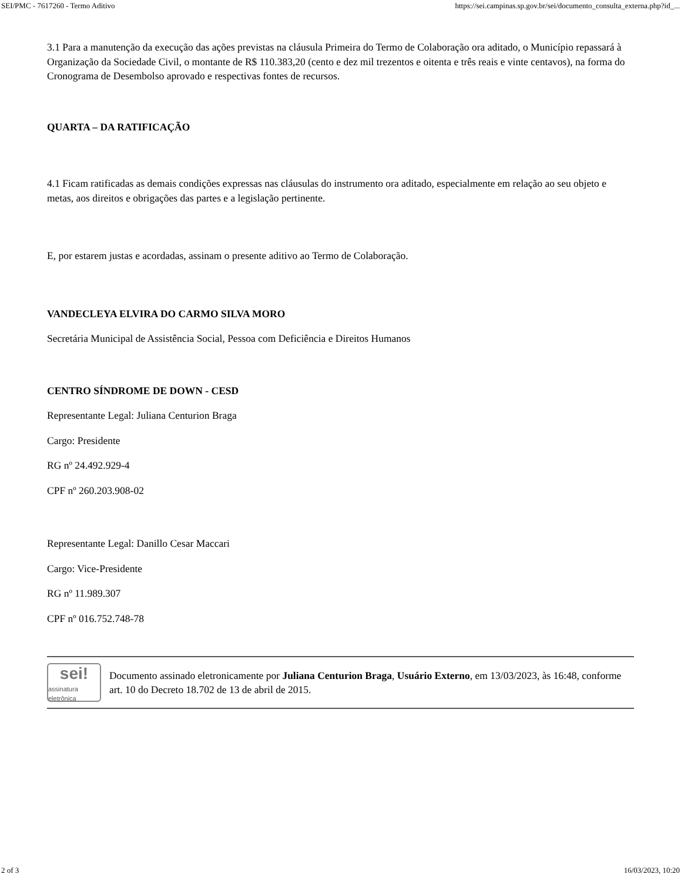SEI/PMC - 7617260 - Termo Aditivo https://sei.campinas.sp.gov.br/sei/documento_consulta_externa.php?id_...
3.1 Para a manutenção da execução das ações previstas na cláusula Primeira do Termo de Colaboração ora aditado, o Município repassará à Organização da Sociedade Civil, o montante de R$ 110.383,20 (cento e dez mil trezentos e oitenta e três reais e vinte centavos), na forma do Cronograma de Desembolso aprovado e respectivas fontes de recursos.
QUARTA – DA RATIFICAÇÃO
4.1 Ficam ratificadas as demais condições expressas nas cláusulas do instrumento ora aditado, especialmente em relação ao seu objeto e metas, aos direitos e obrigações das partes e a legislação pertinente.
E, por estarem justas e acordadas, assinam o presente aditivo ao Termo de Colaboração.
VANDECLEYA ELVIRA DO CARMO SILVA MORO
Secretária Municipal de Assistência Social, Pessoa com Deficiência e Direitos Humanos
CENTRO SÍNDROME DE DOWN - CESD
Representante Legal: Juliana Centurion Braga
Cargo: Presidente
RG nº 24.492.929-4
CPF nº 260.203.908-02
Representante Legal: Danillo Cesar Maccari
Cargo: Vice-Presidente
RG nº 11.989.307
CPF nº 016.752.748-78
sei!
assinatura eletrônica
Documento assinado eletronicamente por Juliana Centurion Braga, Usuário Externo, em 13/03/2023, às 16:48, conforme art. 10 do Decreto 18.702 de 13 de abril de 2015.
2 of 3 16/03/2023, 10:20